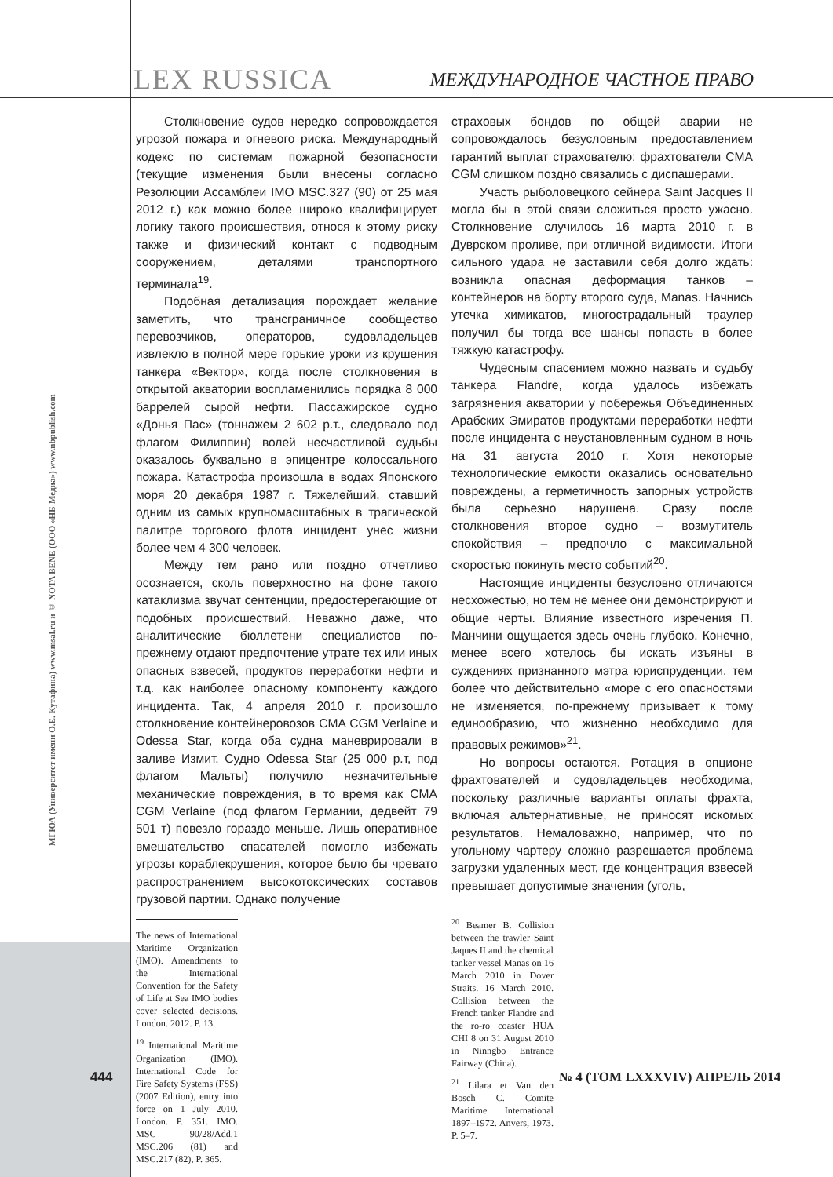МГЮА (Университет имени О.Е. Кутафина) www.msal.ru и © NOTA BENE (ООО «НБ-Медиа») www.nbpublish.com
LEX RUSSICA
МЕЖДУНАРОДНОЕ ЧАСТНОЕ ПРАВО
Столкновение судов нередко сопровождается угрозой пожара и огневого риска. Международный кодекс по системам пожарной безопасности (текущие изменения были внесены согласно Резолюции Ассамблеи IMO MSC.327 (90) от 25 мая 2012 г.) как можно более широко квалифицирует логику такого происшествия, относя к этому риску также и физический контакт с подводным сооружением, деталями транспортного терминала<sup>19</sup>.
Подобная детализация порождает желание заметить, что трансграничное сообщество перевозчиков, операторов, судовладельцев извлекло в полной мере горькие уроки из крушения танкера «Вектор», когда после столкновения в открытой акватории воспламенились порядка 8 000 баррелей сырой нефти. Пассажирское судно «Донья Пас» (тоннажем 2 602 р.т., следовало под флагом Филиппин) волей несчастливой судьбы оказалось буквально в эпицентре колоссального пожара. Катастрофа произошла в водах Японского моря 20 декабря 1987 г. Тяжелейший, ставший одним из самых крупномасштабных в трагической палитре торгового флота инцидент унес жизни более чем 4 300 человек.
Между тем рано или поздно отчетливо осознается, сколь поверхностно на фоне такого катаклизма звучат сентенции, предостерегающие от подобных происшествий. Неважно даже, что аналитические бюллетени специалистов по-прежнему отдают предпочтение утрате тех или иных опасных взвесей, продуктов переработки нефти и т.д. как наиболее опасному компоненту каждого инцидента. Так, 4 апреля 2010 г. произошло столкновение контейнеровозов CMA CGM Verlaine и Odessa Star, когда оба судна маневрировали в заливе Измит. Судно Odessa Star (25 000 р.т, под флагом Мальты) получило незначительные механические повреждения, в то время как CMA CGM Verlaine (под флагом Германии, дедвейт 79 501 т) повезло гораздо меньше. Лишь оперативное вмешательство спасателей помогло избежать угрозы кораблекрушения, которое было бы чревато распространением высокотоксических составов грузовой партии. Однако получение
The news of International Maritime Organization (IMO). Amendments to the International Convention for the Safety of Life at Sea IMO bodies cover selected decisions. London. 2012. P. 13.
<sup>19</sup> International Maritime Organization (IMO). International Code for Fire Safety Systems (FSS) (2007 Edition), entry into force on 1 July 2010. London. P. 351. IMO. MSC 90/28/Add.1 MSC.206 (81) and MSC.217 (82), P. 365.
страховых бондов по общей аварии не сопровождалось безусловным предоставлением гарантий выплат страхователю; фрахтователи CMA CGM слишком поздно связались с диспашерами.
Участь рыболовецкого сейнера Saint Jacques II могла бы в этой связи сложиться просто ужасно. Столкновение случилось 16 марта 2010 г. в Дуврском проливе, при отличной видимости. Итоги сильного удара не заставили себя долго ждать: возникла опасная деформация танков – контейнеров на борту второго суда, Manas. Начнись утечка химикатов, многострадальный траулер получил бы тогда все шансы попасть в более тяжкую катастрофу.
Чудесным спасением можно назвать и судьбу танкера Flandre, когда удалось избежать загрязнения акватории у побережья Объединенных Арабских Эмиратов продуктами переработки нефти после инцидента с неустановленным судном в ночь на 31 августа 2010 г. Хотя некоторые технологические емкости оказались основательно повреждены, а герметичность запорных устройств была серьезно нарушена. Сразу после столкновения второе судно – возмутитель спокойствия – предпочло с максимальной скоростью покинуть место событий<sup>20</sup>.
Настоящие инциденты безусловно отличаются несхожестью, но тем не менее они демонстрируют и общие черты. Влияние известного изречения П. Манчини ощущается здесь очень глубоко. Конечно, менее всего хотелось бы искать изъяны в суждениях признанного мэтра юриспруденции, тем более что действительно «море с его опасностями не изменяется, по-прежнему призывает к тому единообразию, что жизненно необходимо для правовых режимов»<sup>21</sup>.
Но вопросы остаются. Ротация в опционе фрахтователей и судовладельцев необходима, поскольку различные варианты оплаты фрахта, включая альтернативные, не приносят искомых результатов. Немаловажно, например, что по угольному чартеру сложно разрешается проблема загрузки удаленных мест, где концентрация взвесей превышает допустимые значения (уголь,
<sup>20</sup> Beamer B. Collision between the trawler Saint Jaques II and the chemical tanker vessel Manas on 16 March 2010 in Dover Straits. 16 March 2010. Collision between the French tanker Flandre and the ro-ro coaster HUA CHI 8 on 31 August 2010 in Ninngbo Entrance Fairway (China).
<sup>21</sup> Lilara et Van den Bosch C. Comite Maritime International 1897–1972. Anvers, 1973. P. 5–7.
444 № 4 (ТОМ LXXXVIV) АПРЕЛЬ 2014